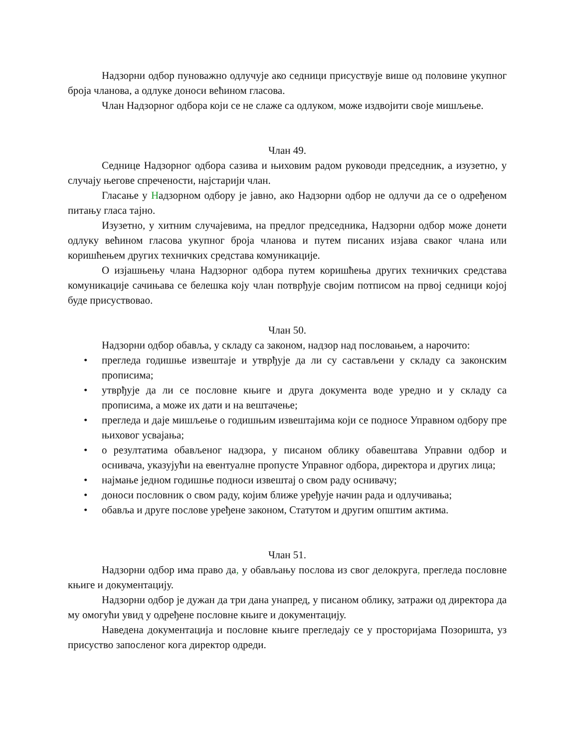Надзорни одбор пуноважно одлучује ако седници присуствује више од половине укупног броја чланова, а одлуке доноси већином гласова.
Члан Надзорног одбора који се не слаже са одлуком, може издвојити своје мишљење.
Члан 49.
Седнице Надзорног одбора сазива и њиховим радом руководи председник, а изузетно, у случају његове спречености, најстарији члан.
Гласање у Надзорном одбору је јавно, ако Надзорни одбор не одлучи да се о одређеном питању гласа тајно.
Изузетно, у хитним случајевима, на предлог председника, Надзорни одбор може донети одлуку већином гласова укупног броја чланова и путем писаних изјава сваког члана или коришћењем других техничких средстава комуникације.
О изјашњењу члана Надзорног одбора путем коришћења других техничких средстава комуникације сачињава се белешка коју члан потврђује својим потписом на првој седници којој буде присуствовао.
Члан 50.
Надзорни одбор обавља, у складу са законом, надзор над пословањем, а нарочито:
• прегледа годишње извештаје и утврђује да ли су састављени у складу са законским прописима;
• утврђује да ли се пословне књиге и друга документа воде уредно и у складу са прописима, а може их дати и на вештачење;
• прегледа и даје мишљење о годишњим извештајима који се подносе Управном одбору пре њиховог усвајања;
• о резултатима обављеног надзора, у писаном облику обавештава Управни одбор и оснивача, указујући на евентуалне пропусте Управног одбора, директора и других лица;
• најмање једном годишње подноси извештај о свом раду оснивачу;
• доноси пословник о свом раду, којим ближе уређује начин рада и одлучивања;
• обавља и друге послове уређене законом, Статутом и другим општим актима.
Члан 51.
Надзорни одбор има право да, у обављању послова из свог делокруга, прегледа пословне књиге и документацију.
Надзорни одбор је дужан да три дана унапред, у писаном облику, затражи од директора да му омогући увид у одређене пословне књиге и документацију.
Наведена документација и пословне књиге прегледају се у просторијама Позоришта, уз присуство запосленог кога директор одреди.